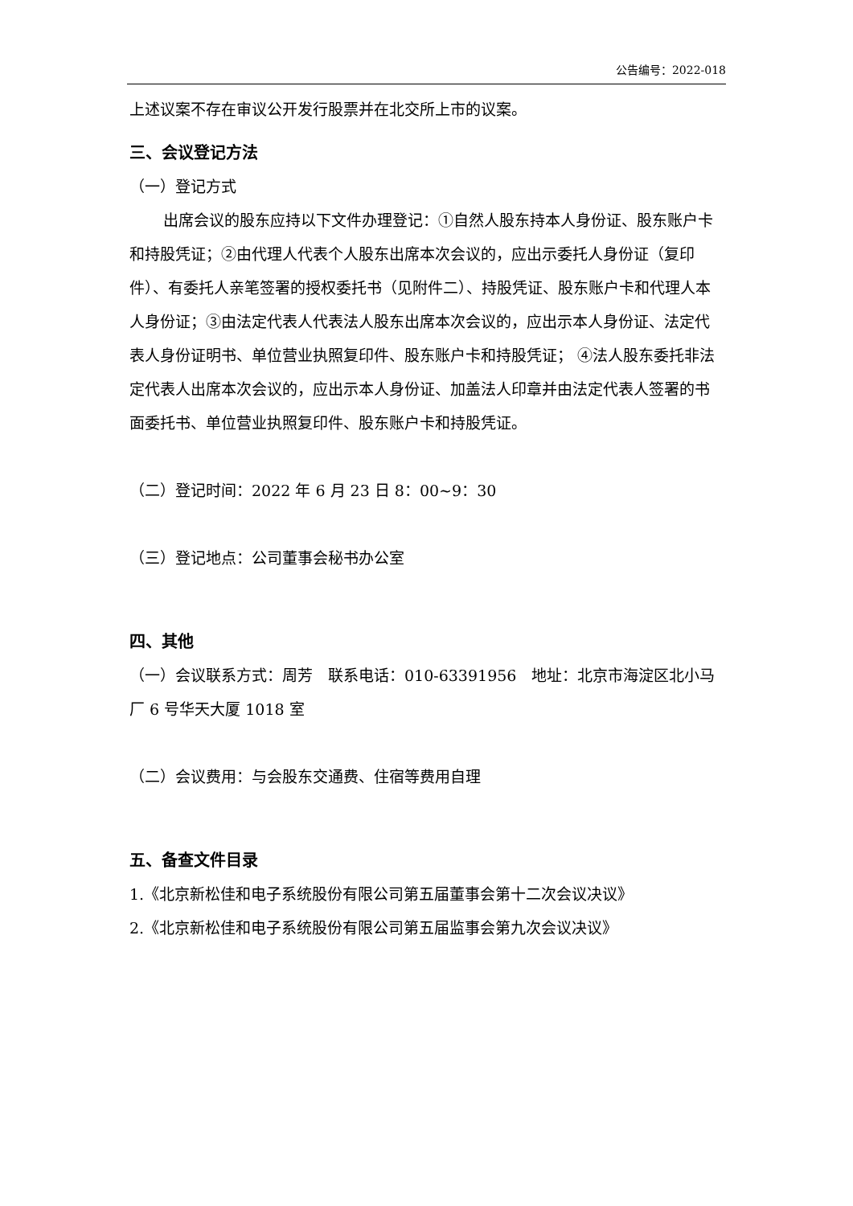公告编号：2022-018
上述议案不存在审议公开发行股票并在北交所上市的议案。
三、会议登记方法
（一）登记方式
出席会议的股东应持以下文件办理登记：①自然人股东持本人身份证、股东账户卡和持股凭证；②由代理人代表个人股东出席本次会议的，应出示委托人身份证（复印件）、有委托人亲笔签署的授权委托书（见附件二）、持股凭证、股东账户卡和代理人本人身份证；③由法定代表人代表法人股东出席本次会议的，应出示本人身份证、法定代表人身份证明书、单位营业执照复印件、股东账户卡和持股凭证； ④法人股东委托非法定代表人出席本次会议的，应出示本人身份证、加盖法人印章并由法定代表人签署的书面委托书、单位营业执照复印件、股东账户卡和持股凭证。
（二）登记时间：2022 年 6 月 23 日 8：00~9：30
（三）登记地点：公司董事会秘书办公室
四、其他
（一）会议联系方式：周芳　联系电话：010-63391956　地址：北京市海淀区北小马厂 6 号华天大厦 1018 室
（二）会议费用：与会股东交通费、住宿等费用自理
五、备查文件目录
1.《北京新松佳和电子系统股份有限公司第五届董事会第十二次会议决议》
2.《北京新松佳和电子系统股份有限公司第五届监事会第九次会议决议》